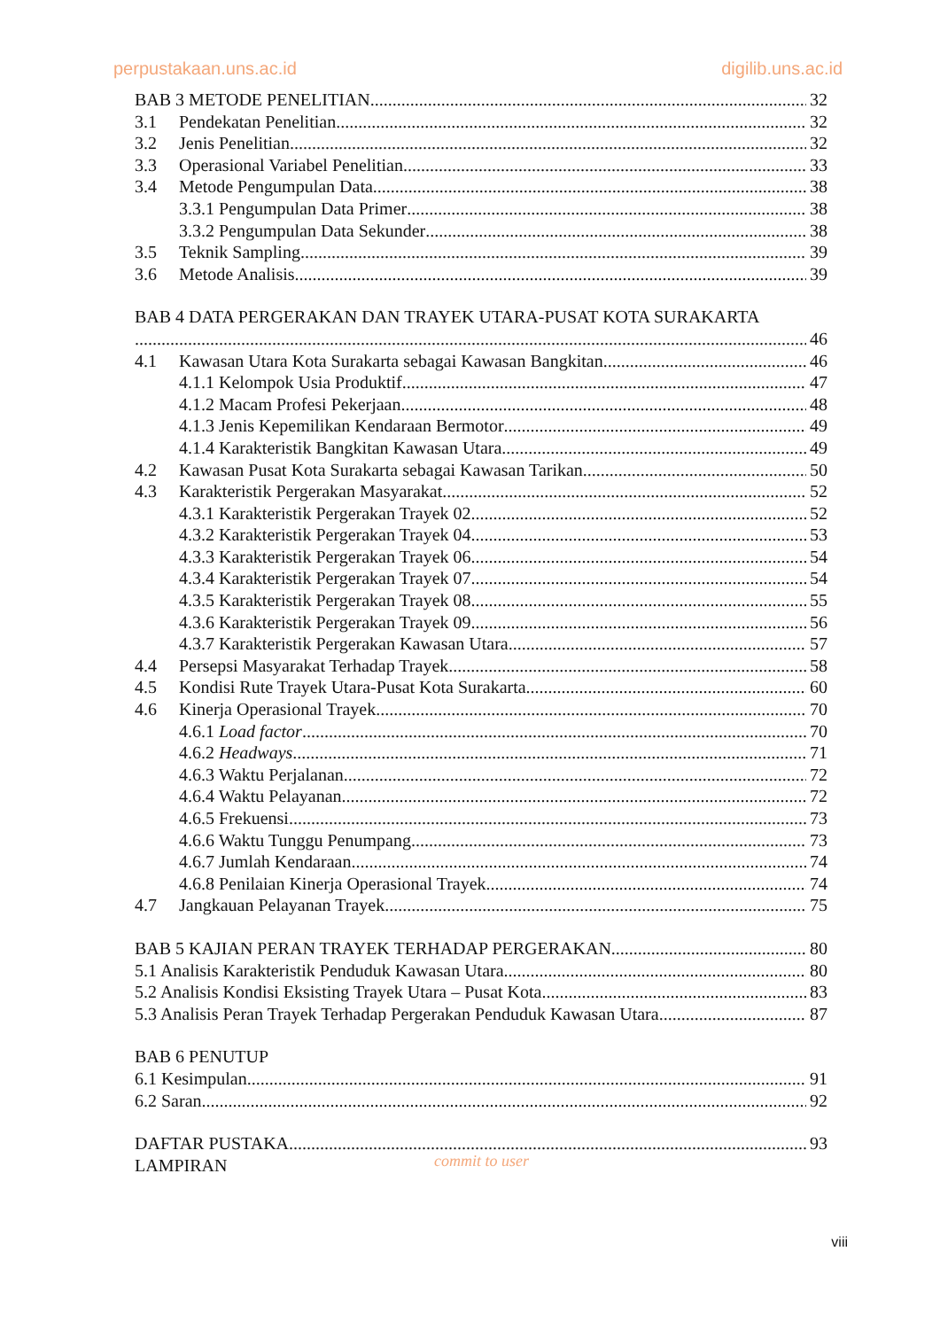perpustakaan.uns.ac.id digilib.uns.ac.id
BAB 3 METODE PENELITIAN 32
3.1 Pendekatan Penelitian 32
3.2 Jenis Penelitian 32
3.3 Operasional Variabel Penelitian 33
3.4 Metode Pengumpulan Data 38
3.3.1 Pengumpulan Data Primer 38
3.3.2 Pengumpulan Data Sekunder 38
3.5 Teknik Sampling 39
3.6 Metode Analisis 39
BAB 4 DATA PERGERAKAN DAN TRAYEK UTARA-PUSAT KOTA SURAKARTA
46
4.1 Kawasan Utara Kota Surakarta sebagai Kawasan Bangkitan 46
4.1.1 Kelompok Usia Produktif 47
4.1.2 Macam Profesi Pekerjaan 48
4.1.3 Jenis Kepemilikan Kendaraan Bermotor 49
4.1.4 Karakteristik Bangkitan Kawasan Utara 49
4.2 Kawasan Pusat Kota Surakarta sebagai Kawasan Tarikan 50
4.3 Karakteristik Pergerakan Masyarakat 52
4.3.1 Karakteristik Pergerakan Trayek 02 52
4.3.2 Karakteristik Pergerakan Trayek 04 53
4.3.3 Karakteristik Pergerakan Trayek 06 54
4.3.4 Karakteristik Pergerakan Trayek 07 54
4.3.5 Karakteristik Pergerakan Trayek 08 55
4.3.6 Karakteristik Pergerakan Trayek 09 56
4.3.7 Karakteristik Pergerakan Kawasan Utara 57
4.4 Persepsi Masyarakat Terhadap Trayek 58
4.5 Kondisi Rute Trayek Utara-Pusat Kota Surakarta 60
4.6 Kinerja Operasional Trayek 70
4.6.1 Load factor 70
4.6.2 Headways 71
4.6.3 Waktu Perjalanan 72
4.6.4 Waktu Pelayanan 72
4.6.5 Frekuensi 73
4.6.6 Waktu Tunggu Penumpang 73
4.6.7 Jumlah Kendaraan 74
4.6.8 Penilaian Kinerja Operasional Trayek 74
4.7 Jangkauan Pelayanan Trayek 75
BAB 5 KAJIAN PERAN TRAYEK TERHADAP PERGERAKAN 80
5.1 Analisis Karakteristik Penduduk Kawasan Utara 80
5.2 Analisis Kondisi Eksisting Trayek Utara – Pusat Kota 83
5.3 Analisis Peran Trayek Terhadap Pergerakan Penduduk Kawasan Utara 87
BAB 6 PENUTUP
6.1 Kesimpulan 91
6.2 Saran 92
DAFTAR PUSTAKA 93
LAMPIRAN
commit to user
viii